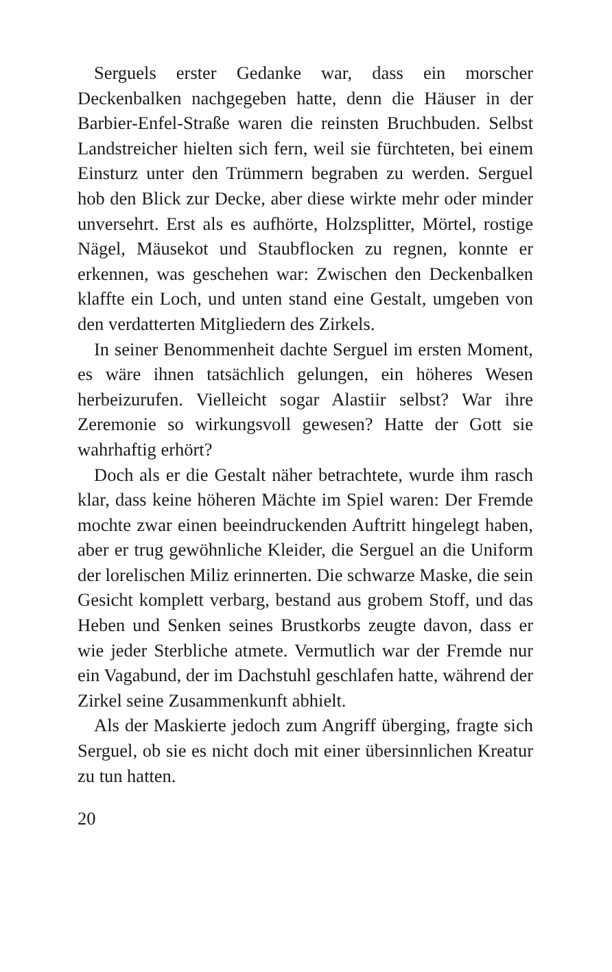Serguels erster Gedanke war, dass ein morscher Deckenbalken nachgegeben hatte, denn die Häuser in der Barbier-Enfel-Straße waren die reinsten Bruchbuden. Selbst Landstreicher hielten sich fern, weil sie fürchteten, bei einem Einsturz unter den Trümmern begraben zu werden. Serguel hob den Blick zur Decke, aber diese wirkte mehr oder minder unversehrt. Erst als es aufhörte, Holzsplitter, Mörtel, rostige Nägel, Mäusekot und Staubflocken zu regnen, konnte er erkennen, was geschehen war: Zwischen den Deckenbalken klaffte ein Loch, und unten stand eine Gestalt, umgeben von den verdatterten Mitgliedern des Zirkels.
In seiner Benommenheit dachte Serguel im ersten Moment, es wäre ihnen tatsächlich gelungen, ein höheres Wesen herbeizurufen. Vielleicht sogar Alastiir selbst? War ihre Zeremonie so wirkungsvoll gewesen? Hatte der Gott sie wahrhaftig erhört?
Doch als er die Gestalt näher betrachtete, wurde ihm rasch klar, dass keine höheren Mächte im Spiel waren: Der Fremde mochte zwar einen beeindruckenden Auftritt hingelegt haben, aber er trug gewöhnliche Kleider, die Serguel an die Uniform der lorelischen Miliz erinnerten. Die schwarze Maske, die sein Gesicht komplett verbarg, bestand aus grobem Stoff, und das Heben und Senken seines Brustkorbs zeugte davon, dass er wie jeder Sterbliche atmete. Vermutlich war der Fremde nur ein Vagabund, der im Dachstuhl geschlafen hatte, während der Zirkel seine Zusammenkunft abhielt.
Als der Maskierte jedoch zum Angriff überging, fragte sich Serguel, ob sie es nicht doch mit einer übersinnlichen Kreatur zu tun hatten.
20